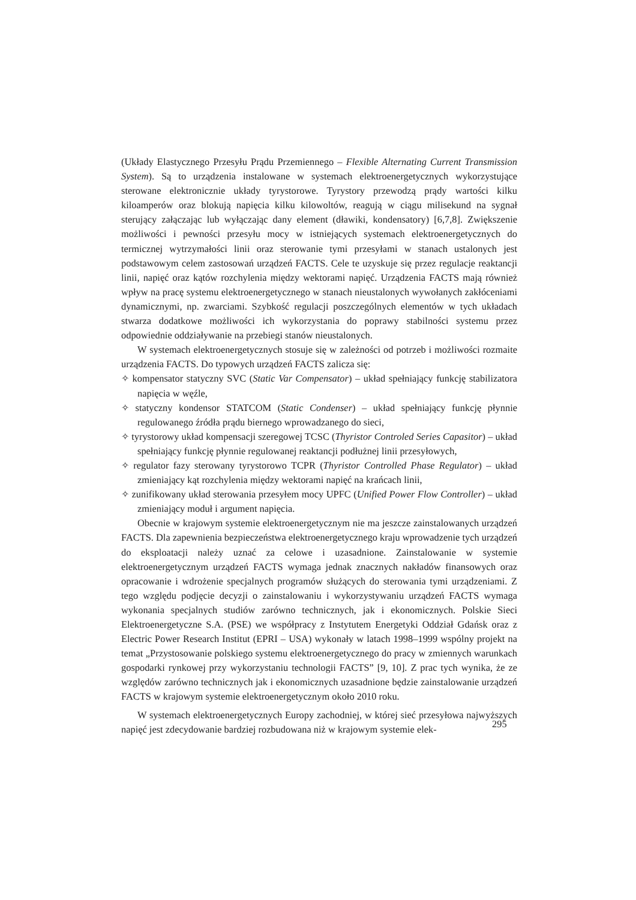(Układy Elastycznego Przesyłu Prądu Przemiennego – Flexible Alternating Current Transmission System). Są to urządzenia instalowane w systemach elektroenergetycznych wykorzystujące sterowane elektronicznie układy tyrystorowe. Tyrystory przewodzą prądy wartości kilku kiloamperów oraz blokują napięcia kilku kilowoltów, reagują w ciągu milisekund na sygnał sterujący załączając lub wyłączając dany element (dławiki, kondensatory) [6,7,8]. Zwiększenie możliwości i pewności przesyłu mocy w istniejących systemach elektroenergetycznych do termicznej wytrzymałości linii oraz sterowanie tymi przesyłami w stanach ustalonych jest podstawowym celem zastosowań urządzeń FACTS. Cele te uzyskuje się przez regulacje reaktancji linii, napięć oraz kątów rozchylenia między wektorami napięć. Urządzenia FACTS mają również wpływ na pracę systemu elektroenergetycznego w stanach nieustalonych wywołanych zakłóceniami dynamicznymi, np. zwarciami. Szybkość regulacji poszczególnych elementów w tych układach stwarza dodatkowe możliwości ich wykorzystania do poprawy stabilności systemu przez odpowiednie oddziaływanie na przebiegi stanów nieustalonych.
W systemach elektroenergetycznych stosuje się w zależności od potrzeb i możliwości rozmaite urządzenia FACTS. Do typowych urządzeń FACTS zalicza się:
✧ kompensator statyczny SVC (Static Var Compensator) – układ spełniający funkcję stabilizatora napięcia w węźle,
✧ statyczny kondensor STATCOM (Static Condenser) – układ spełniający funkcję płynnie regulowanego źródła prądu biernego wprowadzanego do sieci,
✧ tyrystorowy układ kompensacji szeregowej TCSC (Thyristor Controled Series Capasitor) – układ spełniający funkcję płynnie regulowanej reaktancji podłużnej linii przesyłowych,
✧ regulator fazy sterowany tyrystorowo TCPR (Thyristor Controlled Phase Regulator) – układ zmieniający kąt rozchylenia między wektorami napięć na krańcach linii,
✧ zunifikowany układ sterowania przesyłem mocy UPFC (Unified Power Flow Controller) – układ zmieniający moduł i argument napięcia.
Obecnie w krajowym systemie elektroenergetycznym nie ma jeszcze zainstalowanych urządzeń FACTS. Dla zapewnienia bezpieczeństwa elektroenergetycznego kraju wprowadzenie tych urządzeń do eksploatacji należy uznać za celowe i uzasadnione. Zainstalowanie w systemie elektroenergetycznym urządzeń FACTS wymaga jednak znacznych nakładów finansowych oraz opracowanie i wdrożenie specjalnych programów służących do sterowania tymi urządzeniami. Z tego względu podjęcie decyzji o zainstalowaniu i wykorzystywaniu urządzeń FACTS wymaga wykonania specjalnych studiów zarówno technicznych, jak i ekonomicznych. Polskie Sieci Elektroenergetyczne S.A. (PSE) we współpracy z Instytutem Energetyki Oddział Gdańsk oraz z Electric Power Research Institut (EPRI – USA) wykonały w latach 1998–1999 wspólny projekt na temat „Przystosowanie polskiego systemu elektroenergetycznego do pracy w zmiennych warunkach gospodarki rynkowej przy wykorzystaniu technologii FACTS” [9, 10]. Z prac tych wynika, że ze względów zarówno technicznych jak i ekonomicznych uzasadnione będzie zainstalowanie urządzeń FACTS w krajowym systemie elektroenergetycznym około 2010 roku.
W systemach elektroenergetycznych Europy zachodniej, w której sieć przesyłowa najwyższych napięć jest zdecydowanie bardziej rozbudowana niż w krajowym systemie elek-
295